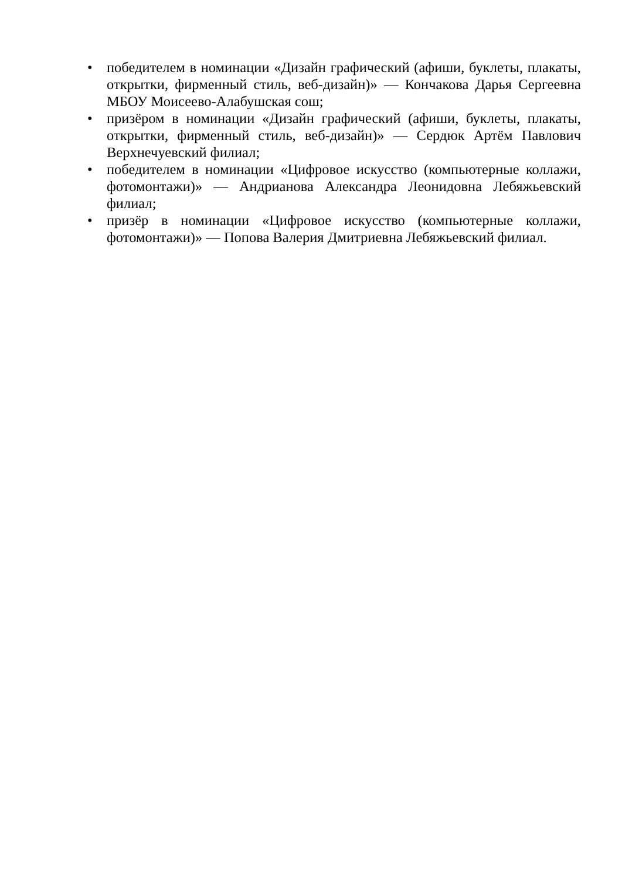• победителем в номинации «Дизайн графический (афиши, буклеты, плакаты, открытки, фирменный стиль, веб-дизайн)» — Кончакова Дарья Сергеевна МБОУ Моисеево-Алабушская сош;
• призёром в номинации «Дизайн графический (афиши, буклеты, плакаты, открытки, фирменный стиль, веб-дизайн)» — Сердюк Артём Павлович Верхнечуевский филиал;
• победителем в номинации «Цифровое искусство (компьютерные коллажи, фотомонтажи)» — Андрианова Александра Леонидовна Лебяжьевский филиал;
• призёр в номинации «Цифровое искусство (компьютерные коллажи, фотомонтажи)» — Попова Валерия Дмитриевна Лебяжьевский филиал.